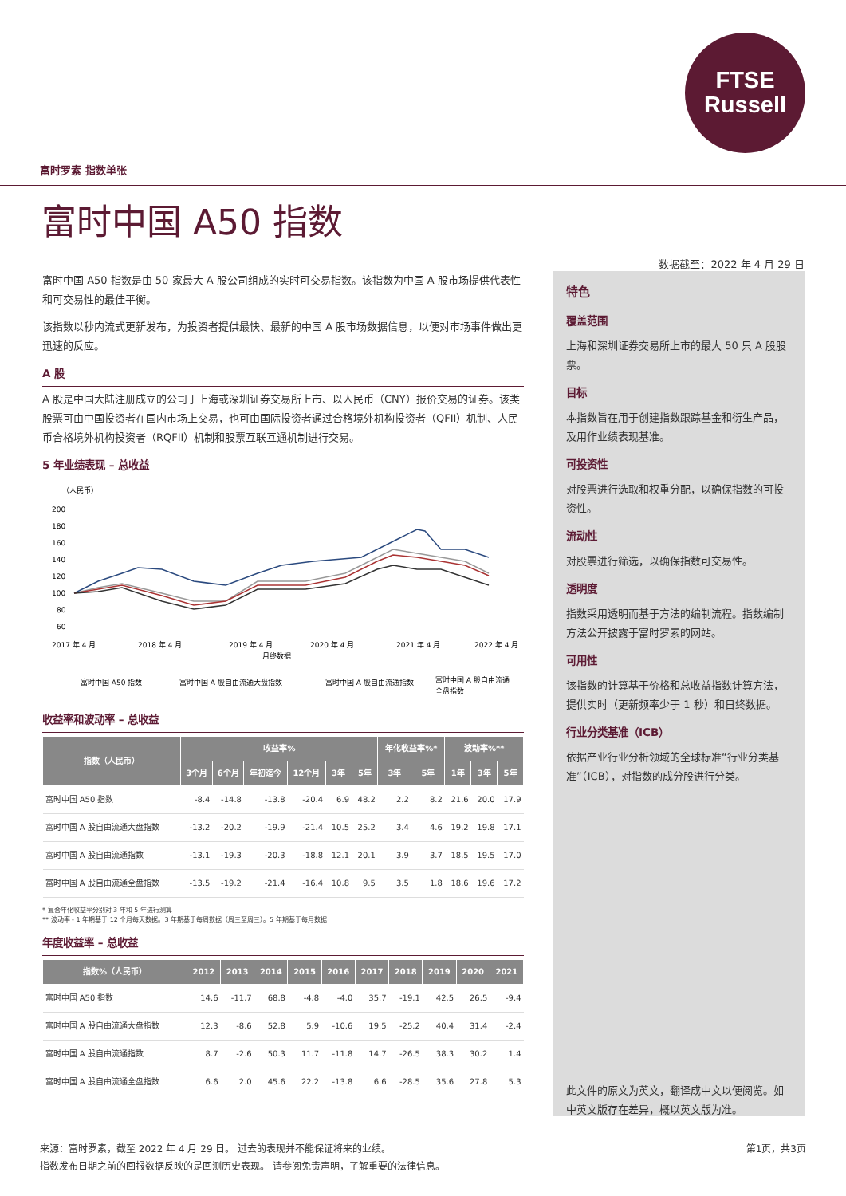FTSE
Russell
富时罗素 指数单张
富时中国 A50 指数
数据截至：2022 年 4 月 29 日
富时中国 A50 指数是由 50 家最大 A 股公司组成的实时可交易指数。该指数为中国 A 股市场提供代表性和可交易性的最佳平衡。
该指数以秒内流式更新发布，为投资者提供最快、最新的中国 A 股市场数据信息，以便对市场事件做出更迅速的反应。
A 股
A 股是中国大陆注册成立的公司于上海或深圳证券交易所上市、以人民币（CNY）报价交易的证券。该类股票可由中国投资者在国内市场上交易，也可由国际投资者通过合格境外机构投资者（QFII）机制、人民币合格境外机构投资者（RQFII）机制和股票互联互通机制进行交易。
5 年业绩表现 – 总收益
（人民币）
200
180
160
140
120
100
80
60
2017 年 4 月
2018 年 4 月
2019 年 4 月
2020 年 4 月
2021 年 4 月
2022 年 4 月
月终数据
富时中国 A50 指数
富时中国 A 股自由流通大盘指数
富时中国 A 股自由流通指数
富时中国 A 股自由流通
全盘指数
收益率和波动率 – 总收益
| 指数（人民币） | 收益率% | | | | | | 年化收益率%* | | 波动率%** | | |
| --- | --- | --- | --- | --- | --- | --- | --- | --- | --- | --- | --- |
| | 3个月 | 6个月 | 年初迄今 | 12个月 | 3年 | 5年 | 3年 | 5年 | 1年 | 3年 | 5年 |
| 富时中国 A50 指数 | -8.4 | -14.8 | -13.8 | -20.4 | 6.9 | 48.2 | 2.2 | 8.2 | 21.6 | 20.0 | 17.9 |
| 富时中国 A 股自由流通大盘指数 | -13.2 | -20.2 | -19.9 | -21.4 | 10.5 | 25.2 | 3.4 | 4.6 | 19.2 | 19.8 | 17.1 |
| 富时中国 A 股自由流通指数 | -13.1 | -19.3 | -20.3 | -18.8 | 12.1 | 20.1 | 3.9 | 3.7 | 18.5 | 19.5 | 17.0 |
| 富时中国 A 股自由流通全盘指数 | -13.5 | -19.2 | -21.4 | -16.4 | 10.8 | 9.5 | 3.5 | 1.8 | 18.6 | 19.6 | 17.2 |
* 复合年化收益率分别对 3 年和 5 年进行测算
** 波动率 - 1 年期基于 12 个月每天数据。3 年期基于每周数据（周三至周三）。5 年期基于每月数据
年度收益率 – 总收益
| 指数%（人民币） | 2012 | 2013 | 2014 | 2015 | 2016 | 2017 | 2018 | 2019 | 2020 | 2021 |
| --- | --- | --- | --- | --- | --- | --- | --- | --- | --- | --- |
| 富时中国 A50 指数 | 14.6 | -11.7 | 68.8 | -4.8 | -4.0 | 35.7 | -19.1 | 42.5 | 26.5 | -9.4 |
| 富时中国 A 股自由流通大盘指数 | 12.3 | -8.6 | 52.8 | 5.9 | -10.6 | 19.5 | -25.2 | 40.4 | 31.4 | -2.4 |
| 富时中国 A 股自由流通指数 | 8.7 | -2.6 | 50.3 | 11.7 | -11.8 | 14.7 | -26.5 | 38.3 | 30.2 | 1.4 |
| 富时中国 A 股自由流通全盘指数 | 6.6 | 2.0 | 45.6 | 22.2 | -13.8 | 6.6 | -28.5 | 35.6 | 27.8 | 5.3 |
特色
覆盖范围
上海和深圳证券交易所上市的最大 50 只 A 股股票。
目标
本指数旨在用于创建指数跟踪基金和衍生产品，及用作业绩表现基准。
可投资性
对股票进行选取和权重分配，以确保指数的可投资性。
流动性
对股票进行筛选，以确保指数可交易性。
透明度
指数采用透明而基于方法的编制流程。指数编制方法公开披露于富时罗素的网站。
可用性
该指数的计算基于价格和总收益指数计算方法，提供实时（更新频率少于 1 秒）和日终数据。
行业分类基准（ICB）
依据产业行业分析领域的全球标准“行业分类基准”（ICB），对指数的成分股进行分类。
此文件的原文为英文，翻译成中文以便阅览。如中英文版存在差异，概以英文版为准。
来源：富时罗素，截至 2022 年 4 月 29 日。 过去的表现并不能保证将来的业绩。 第1页，共3页
指数发布日期之前的回报数据反映的是回测历史表现。 请参阅免责声明，了解重要的法律信息。